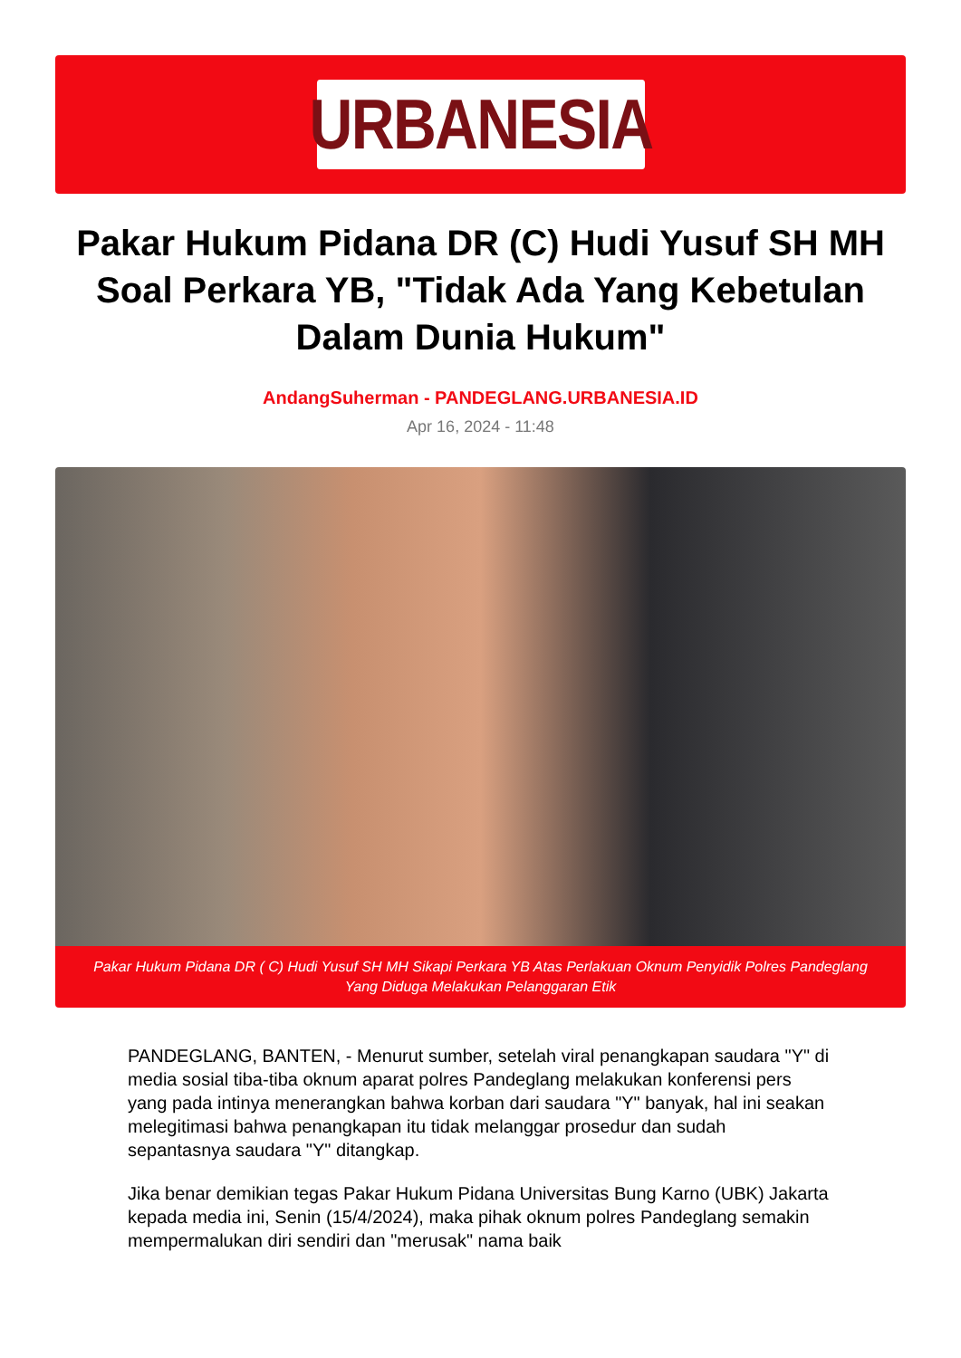URBANESIA
Pakar Hukum Pidana DR (C) Hudi Yusuf SH MH Soal Perkara YB, "Tidak Ada Yang Kebetulan Dalam Dunia Hukum"
AndangSuherman - PANDEGLANG.URBANESIA.ID
Apr 16, 2024 - 11:48
Pakar Hukum Pidana DR ( C) Hudi Yusuf SH MH Sikapi Perkara YB Atas Perlakuan Oknum Penyidik Polres Pandeglang Yang Diduga Melakukan Pelanggaran Etik
PANDEGLANG, BANTEN, - Menurut sumber, setelah viral penangkapan saudara "Y" di media sosial tiba-tiba oknum aparat polres Pandeglang melakukan konferensi pers yang pada intinya menerangkan bahwa korban dari saudara "Y" banyak, hal ini seakan melegitimasi bahwa penangkapan itu tidak melanggar prosedur dan sudah sepantasnya saudara "Y" ditangkap.
Jika benar demikian tegas Pakar Hukum Pidana Universitas Bung Karno (UBK) Jakarta kepada media ini, Senin (15/4/2024), maka pihak oknum polres Pandeglang semakin mempermalukan diri sendiri dan "merusak" nama baik